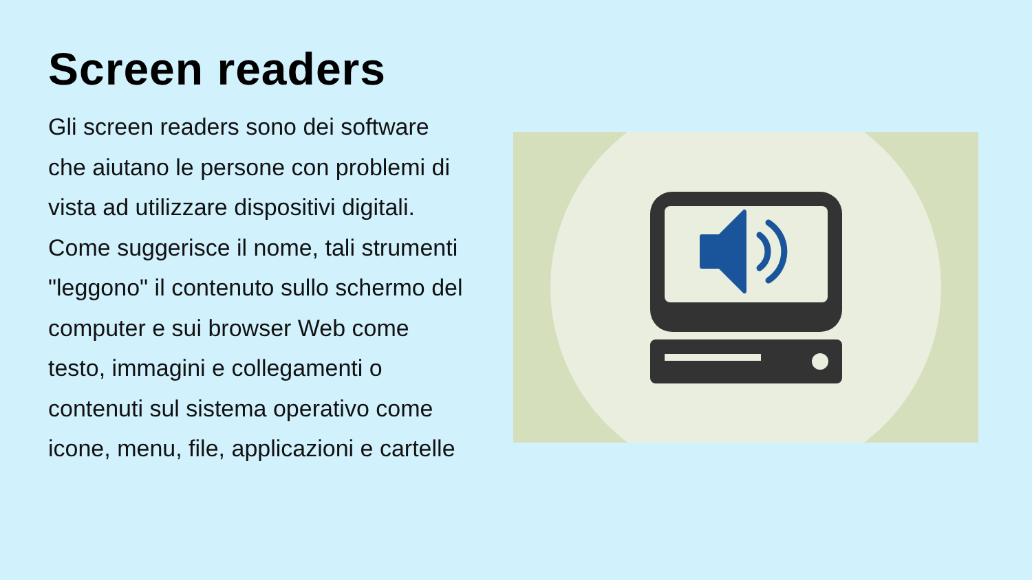Screen readers
Gli screen readers sono dei software che aiutano le persone con problemi di vista ad utilizzare dispositivi digitali. Come suggerisce il nome, tali strumenti "leggono" il contenuto sullo schermo del computer e sui browser Web come testo, immagini e collegamenti o contenuti sul sistema operativo come icone, menu, file, applicazioni e cartelle